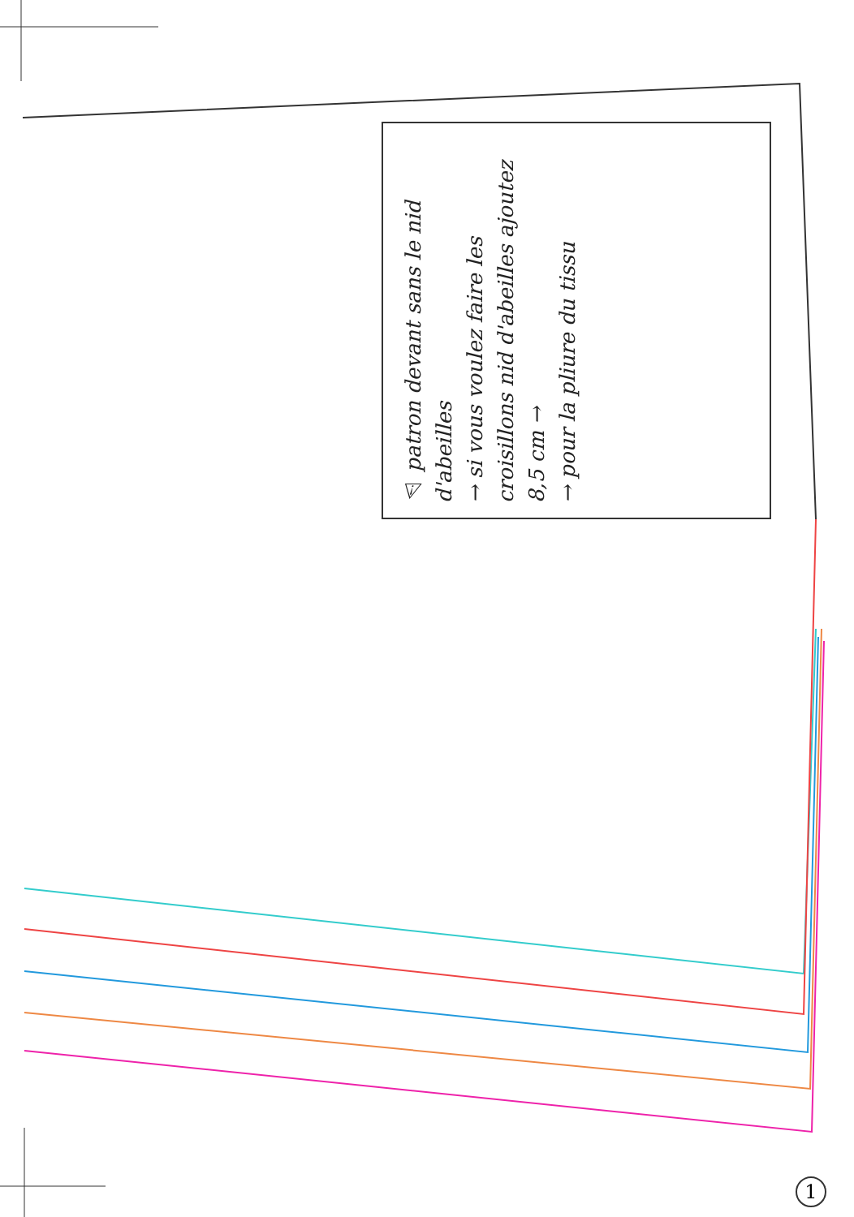⚠ patron devant sans le nid d'abeilles
→ si vous voulez faire les croisillons nid d'abeilles ajoutez 8,5 cm →
→ pour la pliure du tissu
1